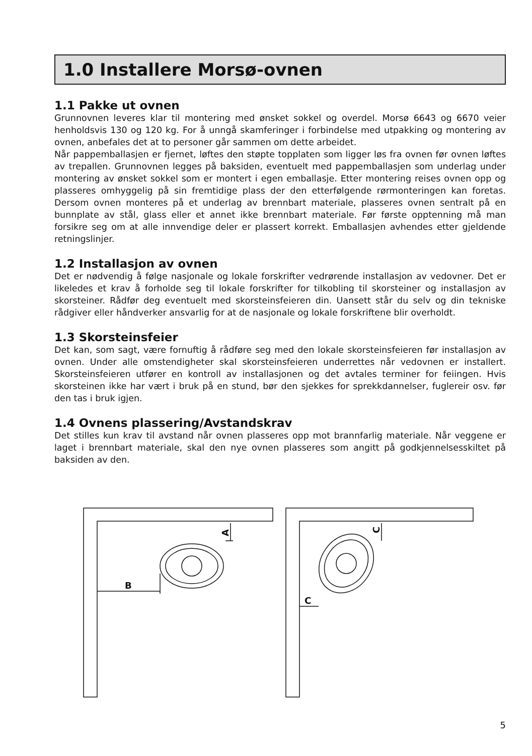1.0 Installere Morsø-ovnen
1.1 Pakke ut ovnen
Grunnovnen leveres klar til montering med ønsket sokkel og overdel. Morsø 6643 og 6670 veier henholdsvis 130 og 120 kg. For å unngå skamferinger i forbindelse med utpakking og montering av ovnen, anbefales det at to personer går sammen om dette arbeidet.
Når pappemballasjen er fjernet, løftes den støpte topplaten som ligger løs fra ovnen før ovnen løftes av trepallen. Grunnovnen legges på baksiden, eventuelt med pappemballasjen som underlag under montering av ønsket sokkel som er montert i egen emballasje. Etter montering reises ovnen opp og plasseres omhyggelig på sin fremtidige plass der den etterfølgende rørmonteringen kan foretas. Dersom ovnen monteres på et underlag av brennbart materiale, plasseres ovnen sentralt på en bunnplate av stål, glass eller et annet ikke brennbart materiale. Før første opptenning må man forsikre seg om at alle innvendige deler er plassert korrekt. Emballasjen avhendes etter gjeldende retningslinjer.
1.2 Installasjon av ovnen
Det er nødvendig å følge nasjonale og lokale forskrifter vedrørende installasjon av vedovner. Det er likeledes et krav å forholde seg til lokale forskrifter for tilkobling til skorsteiner og installasjon av skorsteiner. Rådfør deg eventuelt med skorsteinsfeieren din. Uansett står du selv og din tekniske rådgiver eller håndverker ansvarlig for at de nasjonale og lokale forskriftene blir overholdt.
1.3 Skorsteinsfeier
Det kan, som sagt, være fornuftig å rådføre seg med den lokale skorsteinsfeieren før installasjon av ovnen. Under alle omstendigheter skal skorsteinsfeieren underrettes når vedovnen er installert. Skorsteinsfeieren utfører en kontroll av installasjonen og det avtales terminer for feiingen. Hvis skorsteinen ikke har vært i bruk på en stund, bør den sjekkes for sprekkdannelser, fuglereir osv. før den tas i bruk igjen.
1.4 Ovnens plassering/Avstandskrav
Det stilles kun krav til avstand når ovnen plasseres opp mot brannfarlig materiale. Når veggene er laget i brennbart materiale, skal den nye ovnen plasseres som angitt på godkjennelsesskiltet på baksiden av den.
A
B
C
C
5